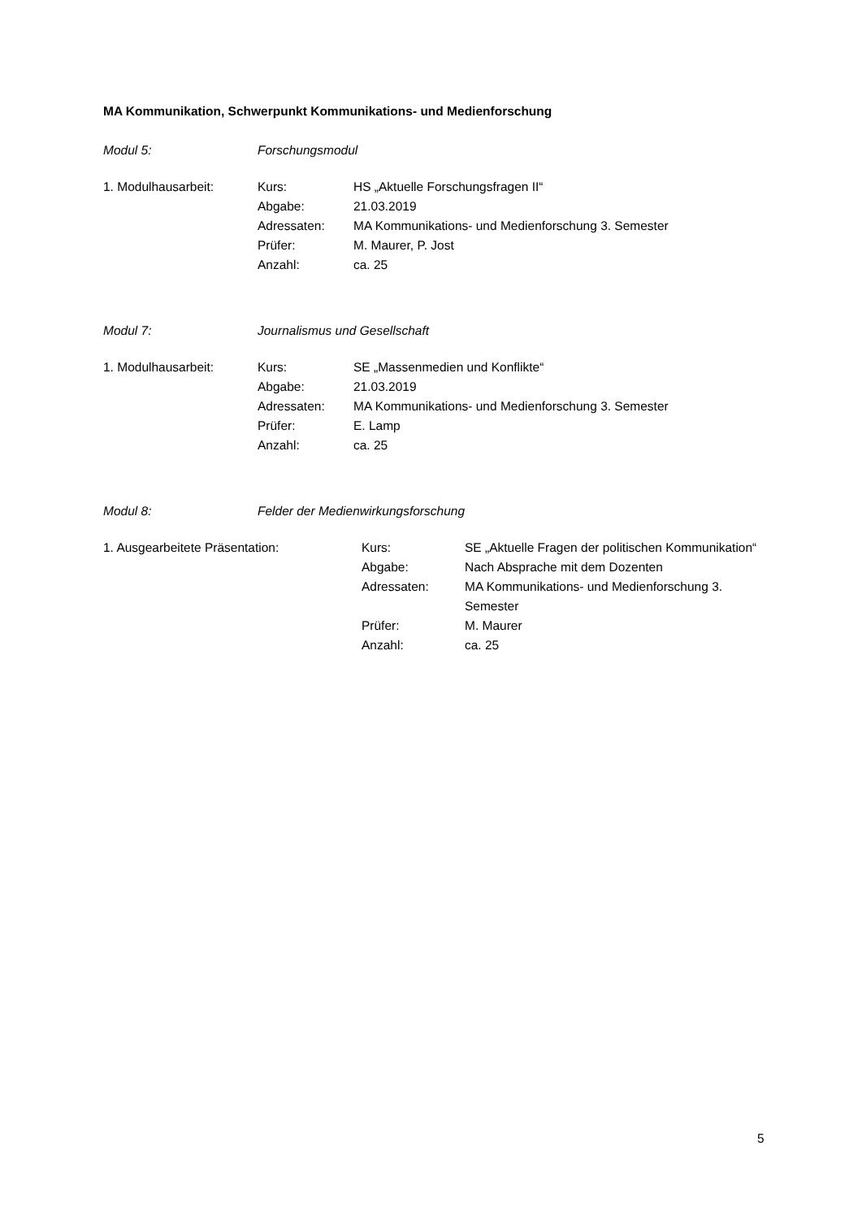MA Kommunikation, Schwerpunkt Kommunikations- und Medienforschung
Modul 5: Forschungsmodul
| 1. Modulhausarbeit: | Kurs: | HS „Aktuelle Forschungsfragen II“ |
| | Abgabe: | 21.03.2019 |
| | Adressaten: | MA Kommunikations- und Medienforschung 3. Semester |
| | Prüfer: | M. Maurer, P. Jost |
| | Anzahl: | ca. 25 |
Modul 7: Journalismus und Gesellschaft
| 1. Modulhausarbeit: | Kurs: | SE „Massenmedien und Konflikte“ |
| | Abgabe: | 21.03.2019 |
| | Adressaten: | MA Kommunikations- und Medienforschung 3. Semester |
| | Prüfer: | E. Lamp |
| | Anzahl: | ca. 25 |
Modul 8: Felder der Medienwirkungsforschung
| 1. Ausgearbeitete Präsentation: | Kurs: | SE „Aktuelle Fragen der politischen Kommunikation“ |
| | Abgabe: | Nach Absprache mit dem Dozenten |
| | Adressaten: | MA Kommunikations- und Medienforschung 3. Semester |
| | Prüfer: | M. Maurer |
| | Anzahl: | ca. 25 |
5